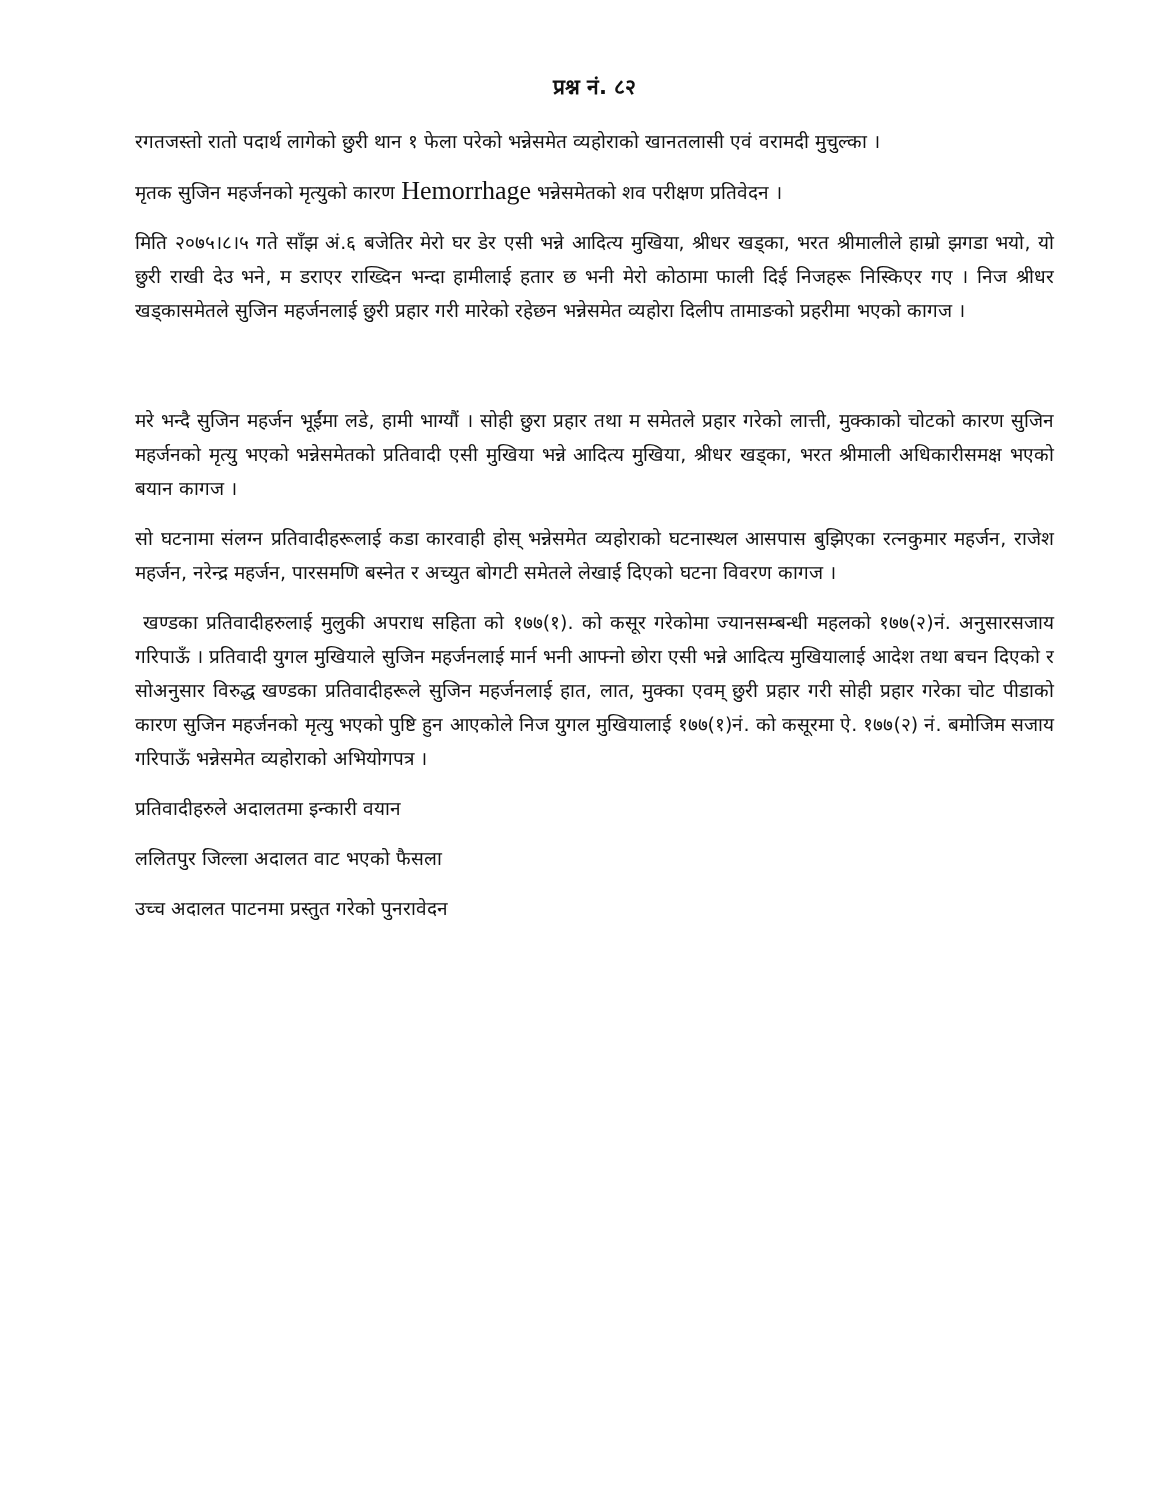प्रश्न नं. ८२
रगतजस्तो रातो पदार्थ लागेको छुरी थान १ फेला परेको भन्नेसमेत व्यहोराको खानतलासी एवं वरामदी मुचुल्का ।
मृतक सुजिन महर्जनको मृत्युको कारण Hemorrhage भन्नेसमेतको शव परीक्षण प्रतिवेदन ।
मिति २०७५।८।५ गते साँझ अं.६ बजेतिर मेरो घर डेर एसी भन्ने आदित्य मुखिया, श्रीधर खड्का, भरत श्रीमालीले हाम्रो झगडा भयो, यो छुरी राखी देउ भने, म डराएर राख्दिन भन्दा हामीलाई हतार छ भनी मेरो कोठामा फाली दिई निजहरू निस्किएर गए । निज श्रीधर खड्कासमेतले सुजिन महर्जनलाई छुरी प्रहार गरी मारेको रहेछन भन्नेसमेत व्यहोरा दिलीप तामाङको प्रहरीमा भएको कागज ।
मरे भन्दै सुजिन महर्जन भूईंमा लडे, हामी भाग्यौं । सोही छुरा प्रहार तथा म समेतले प्रहार गरेको लात्ती, मुक्काको चोटको कारण सुजिन महर्जनको मृत्यु भएको भन्नेसमेतको प्रतिवादी एसी मुखिया भन्ने आदित्य मुखिया, श्रीधर खड्का, भरत श्रीमाली अधिकारीसमक्ष भएको बयान कागज ।
सो घटनामा संलग्न प्रतिवादीहरूलाई कडा कारवाही होस् भन्नेसमेत व्यहोराको घटनास्थल आसपास बुझिएका रत्नकुमार महर्जन, राजेश महर्जन, नरेन्द्र महर्जन, पारसमणि बस्नेत र अच्युत बोगटी समेतले लेखाई दिएको घटना विवरण कागज ।
खण्डका प्रतिवादीहरुलाई मुलुकी अपराध सहिता को १७७(१). को कसूर गरेकोमा ज्यानसम्बन्धी महलको १७७(२)नं. अनुसारसजाय गरिपाऊँ । प्रतिवादी युगल मुखियाले सुजिन महर्जनलाई मार्न भनी आफ्नो छोरा एसी भन्ने आदित्य मुखियालाई आदेश तथा बचन दिएको र सोअनुसार विरुद्ध खण्डका प्रतिवादीहरूले सुजिन महर्जनलाई हात, लात, मुक्का एवम् छुरी प्रहार गरी सोही प्रहार गरेका चोट पीडाको कारण सुजिन महर्जनको मृत्यु भएको पुष्टि हुन आएकोले निज युगल मुखियालाई १७७(१)नं. को कसूरमा ऐ. १७७(२) नं. बमोजिम सजाय गरिपाऊँ भन्नेसमेत व्यहोराको अभियोगपत्र ।
प्रतिवादीहरुले अदालतमा इन्कारी वयान
ललितपुर जिल्ला अदालत वाट भएको फैसला
उच्च अदालत पाटनमा प्रस्तुत गरेको पुनरावेदन